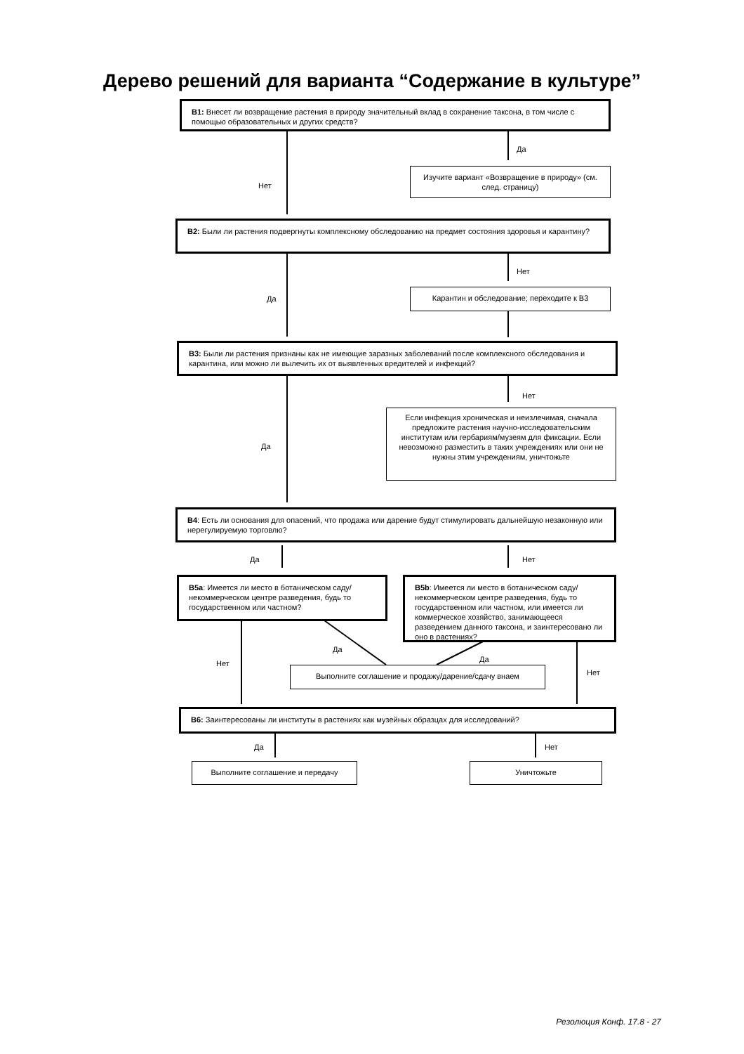Дерево решений для варианта “Содержание в культуре”
B1: Внесет ли возвращение растения в природу значительный вклад в сохранение таксона, в том числе с помощью образовательных и других средств?
Да
Нет
Изучите вариант «Возвращение в природу» (см. след. страницу)
B2: Были ли растения подвергнуты комплексному обследованию на предмет состояния здоровья и карантину?
Нет
Да
Карантин и обследование; переходите к B3
B3: Были ли растения признаны как не имеющие заразных заболеваний после комплексного обследования и карантина, или можно ли вылечить их от выявленных вредителей и инфекций?
Нет
Да
Если инфекция хроническая и неизлечимая, сначала предложите растения научно-исследовательским институтам или гербариям/музеям для фиксации. Если невозможно разместить в таких учреждениях или они не нужны этим учреждениям, уничтожьте
B4: Есть ли основания для опасений, что продажа или дарение будут стимулировать дальнейшую незаконную или нерегулируемую торговлю?
Да Нет
B5a: Имеется ли место в ботаническом саду/некоммерческом центре разведения, будь то государственном или частном?
B5b: Имеется ли место в ботаническом саду/некоммерческом центре разведения, будь то государственном или частном, или имеется ли коммерческое хозяйство, занимающееся разведением данного таксона, и заинтересовано ли оно в растениях?
Да
Да Нет
Нет
Выполните соглашение и продажу/дарение/сдачу внаем
B6: Заинтересованы ли институты в растениях как музейных образцах для исследований?
Да Нет
Выполните соглашение и передачу Уничтожьте
Резолюция Конф. 17.8 - 27